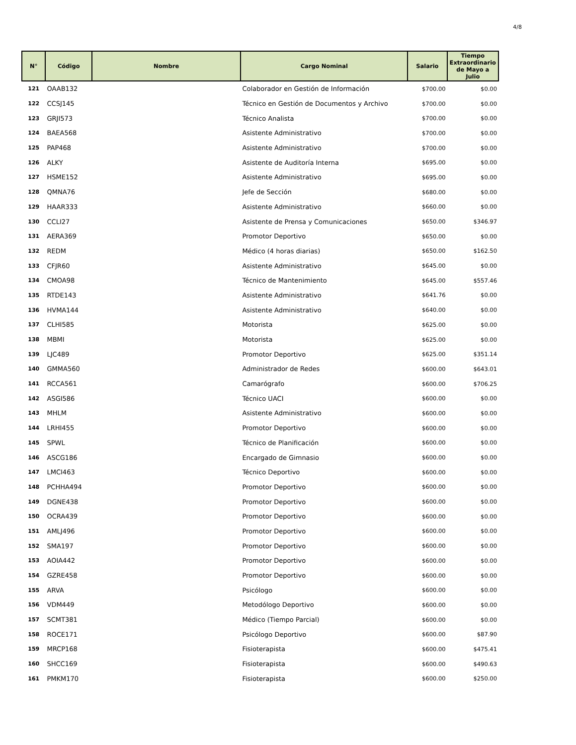4/8
| N° | Código | Nombre | Cargo Nominal | Salario | Tiempo Extraordinario de Mayo a Julio |
| --- | --- | --- | --- | --- | --- |
| 121 | OAAB132 | | Colaborador en Gestión de Información | $700.00 | $0.00 |
| 122 | CCSJ145 | | Técnico en Gestión de Documentos y Archivo | $700.00 | $0.00 |
| 123 | GRJI573 | | Técnico Analista | $700.00 | $0.00 |
| 124 | BAEA568 | | Asistente Administrativo | $700.00 | $0.00 |
| 125 | PAP468 | | Asistente Administrativo | $700.00 | $0.00 |
| 126 | ALKY | | Asistente de Auditoría Interna | $695.00 | $0.00 |
| 127 | HSME152 | | Asistente Administrativo | $695.00 | $0.00 |
| 128 | QMNA76 | | Jefe de Sección | $680.00 | $0.00 |
| 129 | HAAR333 | | Asistente Administrativo | $660.00 | $0.00 |
| 130 | CCLI27 | | Asistente de Prensa y Comunicaciones | $650.00 | $346.97 |
| 131 | AERA369 | | Promotor Deportivo | $650.00 | $0.00 |
| 132 | REDM | | Médico (4 horas diarias) | $650.00 | $162.50 |
| 133 | CFJR60 | | Asistente Administrativo | $645.00 | $0.00 |
| 134 | CMOA98 | | Técnico de Mantenimiento | $645.00 | $557.46 |
| 135 | RTDE143 | | Asistente Administrativo | $641.76 | $0.00 |
| 136 | HVMA144 | | Asistente Administrativo | $640.00 | $0.00 |
| 137 | CLHI585 | | Motorista | $625.00 | $0.00 |
| 138 | MBMI | | Motorista | $625.00 | $0.00 |
| 139 | LJC489 | | Promotor Deportivo | $625.00 | $351.14 |
| 140 | GMMA560 | | Administrador de Redes | $600.00 | $643.01 |
| 141 | RCCA561 | | Camarógrafo | $600.00 | $706.25 |
| 142 | ASGI586 | | Técnico UACI | $600.00 | $0.00 |
| 143 | MHLM | | Asistente Administrativo | $600.00 | $0.00 |
| 144 | LRHI455 | | Promotor Deportivo | $600.00 | $0.00 |
| 145 | SPWL | | Técnico de Planificación | $600.00 | $0.00 |
| 146 | ASCG186 | | Encargado de Gimnasio | $600.00 | $0.00 |
| 147 | LMCI463 | | Técnico Deportivo | $600.00 | $0.00 |
| 148 | PCHHA494 | | Promotor Deportivo | $600.00 | $0.00 |
| 149 | DGNE438 | | Promotor Deportivo | $600.00 | $0.00 |
| 150 | OCRA439 | | Promotor Deportivo | $600.00 | $0.00 |
| 151 | AMLJ496 | | Promotor Deportivo | $600.00 | $0.00 |
| 152 | SMA197 | | Promotor Deportivo | $600.00 | $0.00 |
| 153 | AOIA442 | | Promotor Deportivo | $600.00 | $0.00 |
| 154 | GZRE458 | | Promotor Deportivo | $600.00 | $0.00 |
| 155 | ARVA | | Psicólogo | $600.00 | $0.00 |
| 156 | VDM449 | | Metodólogo Deportivo | $600.00 | $0.00 |
| 157 | SCMT381 | | Médico (Tiempo Parcial) | $600.00 | $0.00 |
| 158 | ROCE171 | | Psicólogo Deportivo | $600.00 | $87.90 |
| 159 | MRCP168 | | Fisioterapista | $600.00 | $475.41 |
| 160 | SHCC169 | | Fisioterapista | $600.00 | $490.63 |
| 161 | PMKM170 | | Fisioterapista | $600.00 | $250.00 |